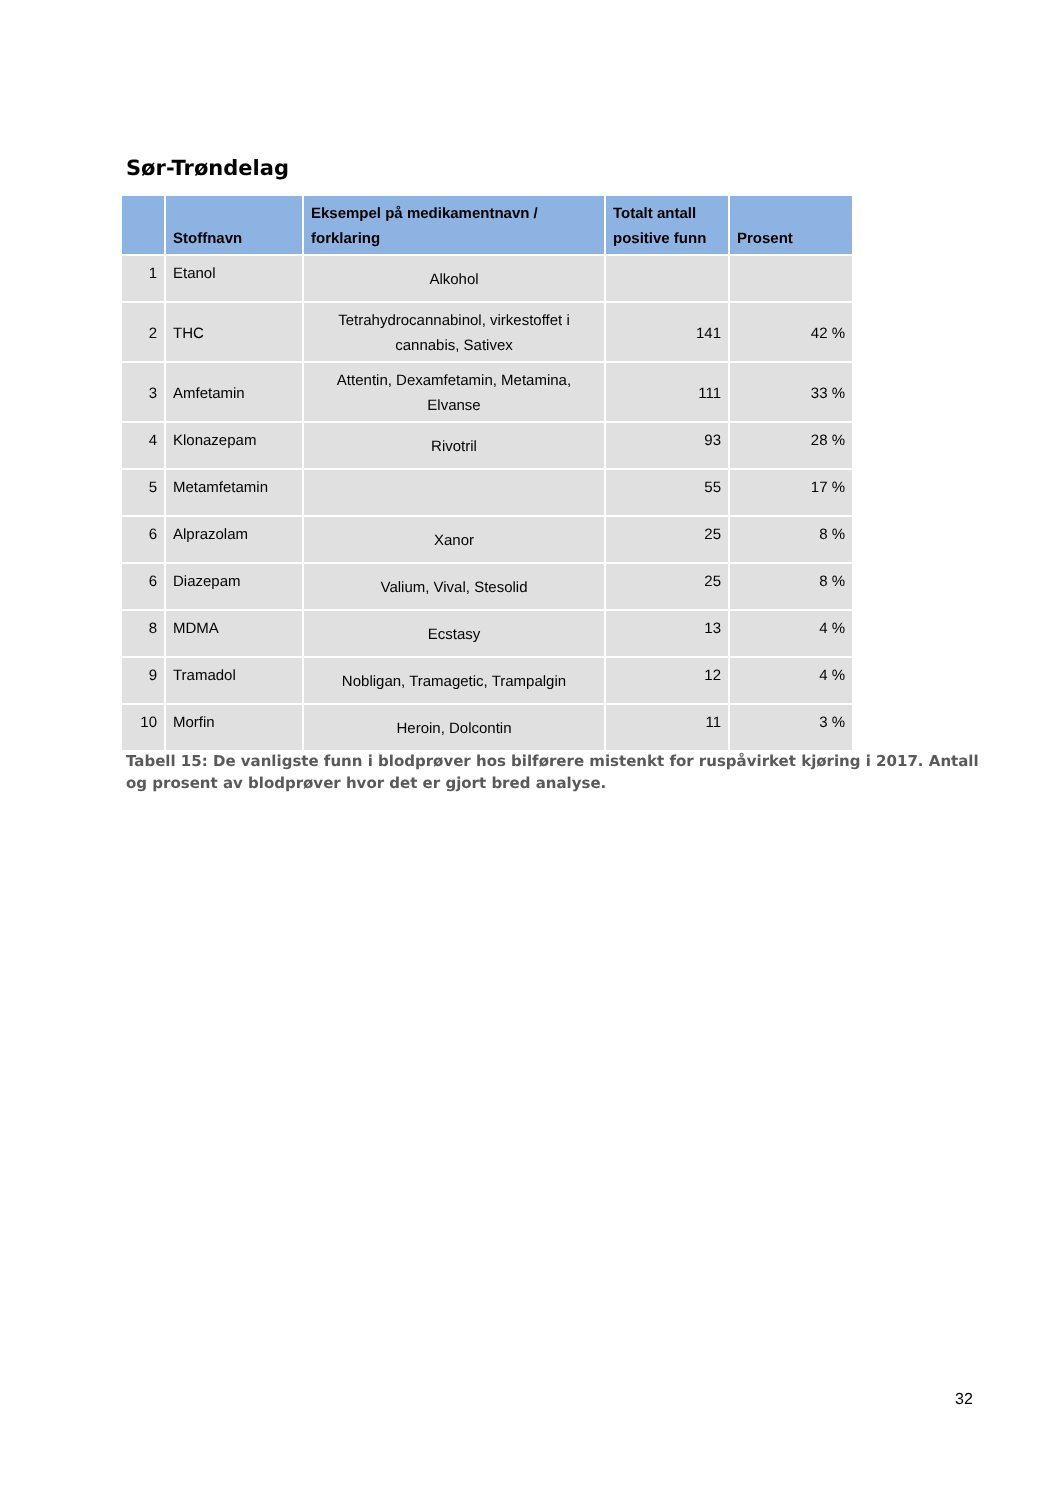Sør-Trøndelag
| | Stoffnavn | Eksempel på medikamentnavn / forklaring | Totalt antall positive funn | Prosent |
| --- | --- | --- | --- | --- |
| 1 | Etanol | Alkohol | | |
| 2 | THC | Tetrahydrocannabinol, virkestoffet i cannabis, Sativex | 141 | 42 % |
| 3 | Amfetamin | Attentin, Dexamfetamin, Metamina, Elvanse | 111 | 33 % |
| 4 | Klonazepam | Rivotril | 93 | 28 % |
| 5 | Metamfetamin | | 55 | 17 % |
| 6 | Alprazolam | Xanor | 25 | 8 % |
| 6 | Diazepam | Valium, Vival, Stesolid | 25 | 8 % |
| 8 | MDMA | Ecstasy | 13 | 4 % |
| 9 | Tramadol | Nobligan, Tramagetic, Trampalgin | 12 | 4 % |
| 10 | Morfin | Heroin, Dolcontin | 11 | 3 % |
Tabell 15: De vanligste funn i blodprøver hos bilførere mistenkt for ruspåvirket kjøring i 2017. Antall og prosent av blodprøver hvor det er gjort bred analyse.
32